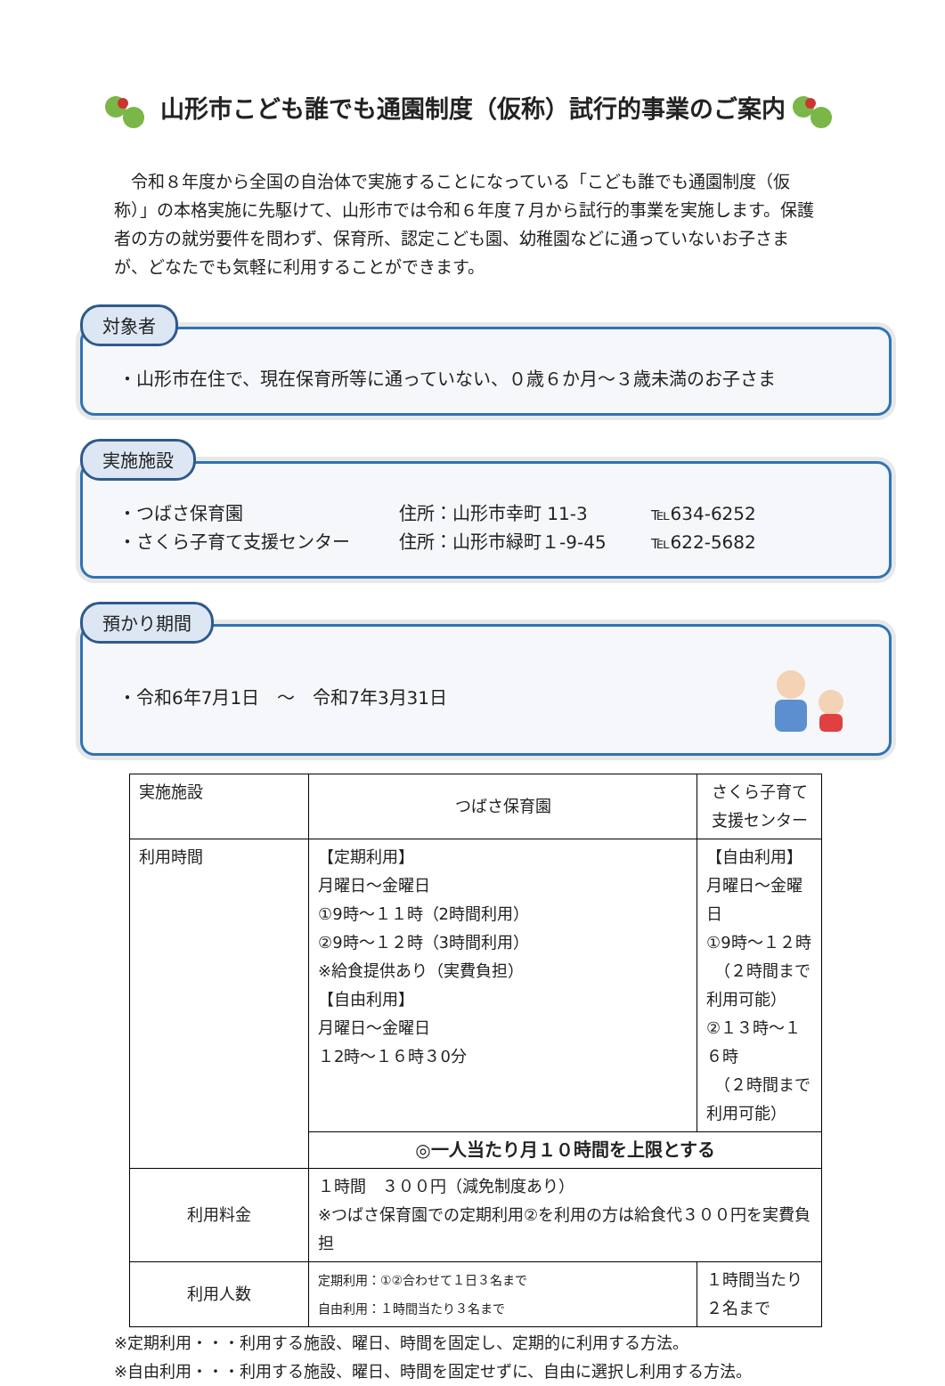山形市こども誰でも通園制度（仮称）試行的事業のご案内
令和８年度から全国の自治体で実施することになっている「こども誰でも通園制度（仮称）」の本格実施に先駆けて、山形市では令和６年度７月から試行的事業を実施します。保護者の方の就労要件を問わず、保育所、認定こども園、幼稚園などに通っていないお子さまが、どなたでも気軽に利用することができます。
対象者
・山形市在住で、現在保育所等に通っていない、０歳６か月～３歳未満のお子さま
実施施設
・つばさ保育園 住所：山形市幸町 11-3 ℡634-6252
・さくら子育て支援センター 住所：山形市緑町１-9-45 ℡622-5682
預かり期間
・令和6年7月1日　～　令和7年3月31日
| 実施施設 | つばさ保育園 | さくら子育て支援センター |
| 利用時間 | 【定期利用】 月曜日～金曜日 ①9時～１１時（2時間利用） ②9時～１２時（3時間利用） ※給食提供あり（実費負担） 【自由利用】 月曜日～金曜日 １2時～１６時３0分 | 【自由利用】 月曜日～金曜日 ①9時～１２時 （２時間まで利用可能） ②１３時～１６時 （２時間まで利用可能） |
| | ◎一人当たり月１０時間を上限とする | |
| 利用料金 | １時間 ３００円（減免制度あり） ※つばさ保育園での定期利用②を利用の方は給食代３００円を実費負担 | |
| 利用人数 | 定期利用：①②合わせて１日３名まで 自由利用：１時間当たり３名まで | １時間当たり２名まで |
※定期利用・・・利用する施設、曜日、時間を固定し、定期的に利用する方法。
※自由利用・・・利用する施設、曜日、時間を固定せずに、自由に選択し利用する方法。